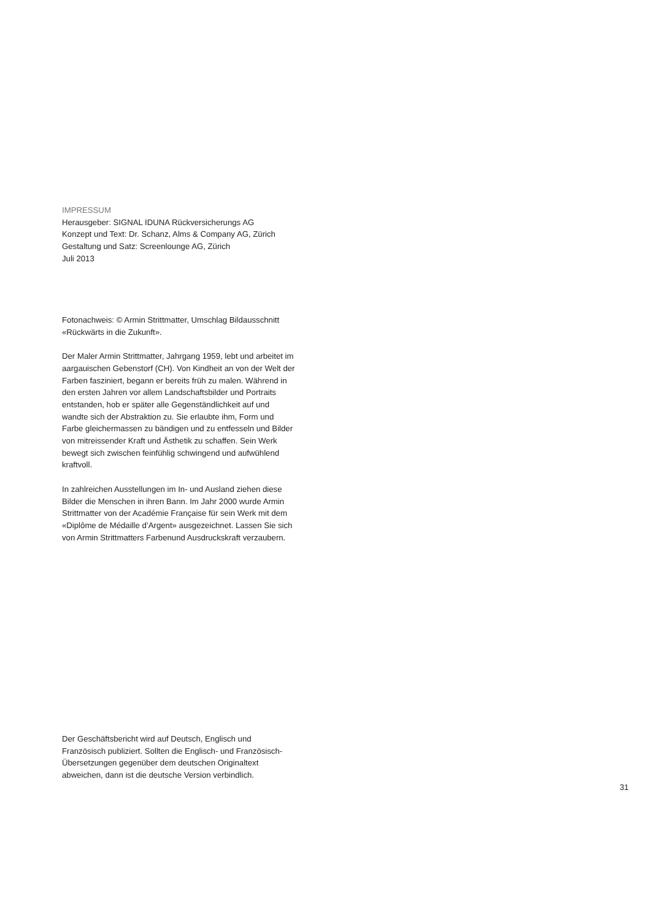IMPRESSUM
Herausgeber: SIGNAL IDUNA Rückversicherungs AG
Konzept und Text: Dr. Schanz, Alms & Company AG, Zürich
Gestaltung und Satz: Screenlounge AG, Zürich
Juli 2013
Fotonachweis: © Armin Strittmatter, Umschlag Bildausschnitt «Rückwärts in die Zukunft».
Der Maler Armin Strittmatter, Jahrgang 1959, lebt und arbeitet im aargauischen Gebenstorf (CH). Von Kindheit an von der Welt der Farben fasziniert, begann er bereits früh zu malen. Während in den ersten Jahren vor allem Landschaftsbilder und Portraits entstanden, hob er später alle Gegenständlichkeit auf und wandte sich der Abstraktion zu. Sie erlaubte ihm, Form und Farbe gleichermassen zu bändigen und zu entfesseln und Bilder von mitreissender Kraft und Ästhetik zu schaffen. Sein Werk bewegt sich zwischen feinfühlig schwingend und aufwühlend kraftvoll.
In zahlreichen Ausstellungen im In- und Ausland ziehen diese Bilder die Menschen in ihren Bann. Im Jahr 2000 wurde Armin Strittmatter von der Académie Française für sein Werk mit dem «Diplôme de Médaille d’Argent» ausgezeichnet. Lassen Sie sich von Armin Strittmatters Farbenund Ausdruckskraft verzaubern.
Der Geschäftsbericht wird auf Deutsch, Englisch und Französisch publiziert. Sollten die Englisch- und Französisch-Übersetzungen gegenüber dem deutschen Originaltext abweichen, dann ist die deutsche Version verbindlich.
31